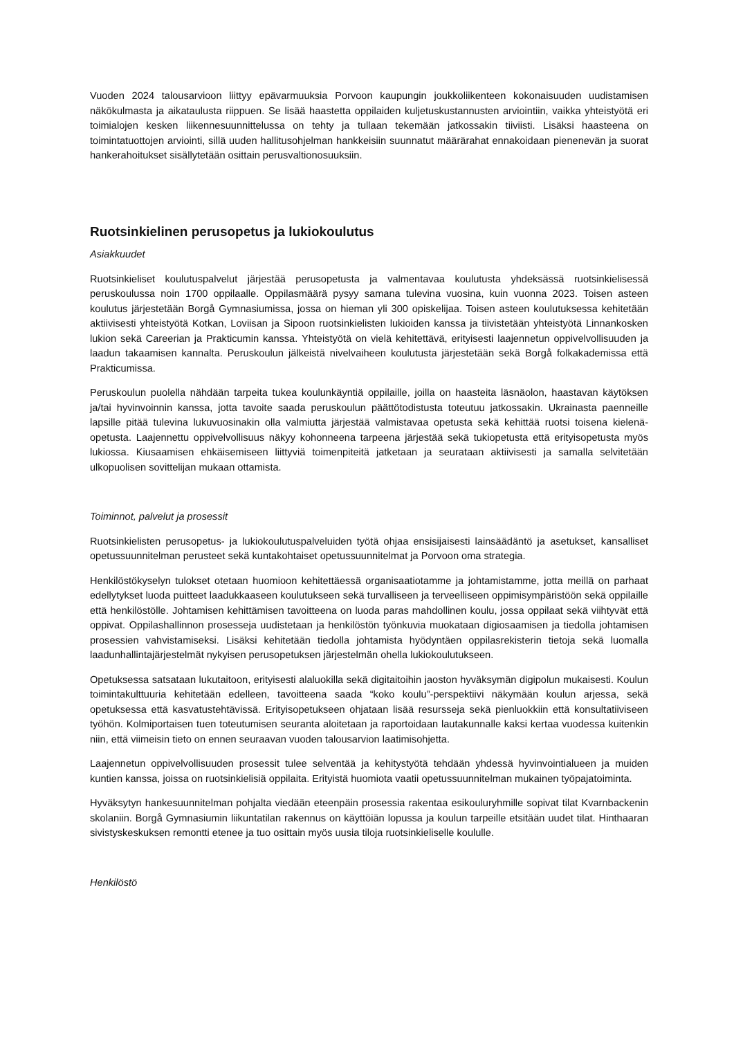Vuoden 2024 talousarvioon liittyy epävarmuuksia Porvoon kaupungin joukkoliikenteen kokonaisuuden uudistamisen näkökulmasta ja aikataulusta riippuen. Se lisää haastetta oppilaiden kuljetuskustannusten arviointiin, vaikka yhteistyötä eri toimialojen kesken liikennesuunnittelussa on tehty ja tullaan tekemään jatkossakin tiiviisti. Lisäksi haasteena on toimintatuottojen arviointi, sillä uuden hallitusohjelman hankkeisiin suunnatut määrärahat ennakoidaan pienenevän ja suorat hankerahoitukset sisällytetään osittain perusvaltionosuuksiin.
Ruotsinkielinen perusopetus ja lukiokoulutus
Asiakkuudet
Ruotsinkieliset koulutuspalvelut järjestää perusopetusta ja valmentavaa koulutusta yhdeksässä ruotsinkielisessä peruskoulussa noin 1700 oppilaalle. Oppilasmäärä pysyy samana tulevina vuosina, kuin vuonna 2023. Toisen asteen koulutus järjestetään Borgå Gymnasiumissa, jossa on hieman yli 300 opiskelijaa. Toisen asteen koulutuksessa kehitetään aktiivisesti yhteistyötä Kotkan, Loviisan ja Sipoon ruotsinkielisten lukioiden kanssa ja tiivistetään yhteistyötä Linnankosken lukion sekä Careerian ja Prakticumin kanssa. Yhteistyötä on vielä kehitettävä, erityisesti laajennetun oppivelvollisuuden ja laadun takaamisen kannalta. Peruskoulun jälkeistä nivelvaiheen koulutusta järjestetään sekä Borgå folkakademissa että Prakticumissa.
Peruskoulun puolella nähdään tarpeita tukea koulunkäyntiä oppilaille, joilla on haasteita läsnäolon, haastavan käytöksen ja/tai hyvinvoinnin kanssa, jotta tavoite saada peruskoulun päättötodistusta toteutuu jatkossakin. Ukrainasta paenneille lapsille pitää tulevina lukuvuosinakin olla valmiutta järjestää valmistavaa opetusta sekä kehittää ruotsi toisena kielenä- opetusta. Laajennettu oppivelvollisuus näkyy kohonneena tarpeena järjestää sekä tukiopetusta että erityisopetusta myös lukiossa. Kiusaamisen ehkäisemiseen liittyviä toimenpiteitä jatketaan ja seurataan aktiivisesti ja samalla selvitetään ulkopuolisen sovittelijan mukaan ottamista.
Toiminnot, palvelut ja prosessit
Ruotsinkielisten perusopetus- ja lukiokoulutuspalveluiden työtä ohjaa ensisijaisesti lainsäädäntö ja asetukset, kansalliset opetussuunnitelman perusteet sekä kuntakohtaiset opetussuunnitelmat ja Porvoon oma strategia.
Henkilöstökyselyn tulokset otetaan huomioon kehitettäessä organisaatiotamme ja johtamistamme, jotta meillä on parhaat edellytykset luoda puitteet laadukkaaseen koulutukseen sekä turvalliseen ja terveelliseen oppimisympäristöön sekä oppilaille että henkilöstölle. Johtamisen kehittämisen tavoitteena on luoda paras mahdollinen koulu, jossa oppilaat sekä viihtyvät että oppivat. Oppilashallinnon prosesseja uudistetaan ja henkilöstön työnkuvia muokataan digiosaamisen ja tiedolla johtamisen prosessien vahvistamiseksi. Lisäksi kehitetään tiedolla johtamista hyödyntäen oppilasrekisterin tietoja sekä luomalla laadunhallintajärjestelmät nykyisen perusopetuksen järjestelmän ohella lukiokoulutukseen.
Opetuksessa satsataan lukutaitoon, erityisesti alaluokilla sekä digitaitoihin jaoston hyväksymän digipolun mukaisesti. Koulun toimintakulttuuria kehitetään edelleen, tavoitteena saada “koko koulu”-perspektiivi näkymään koulun arjessa, sekä opetuksessa että kasvatustehtävissä. Erityisopetukseen ohjataan lisää resursseja sekä pienluokkiin että konsultatiiviseen työhön. Kolmiportaisen tuen toteutumisen seuranta aloitetaan ja raportoidaan lautakunnalle kaksi kertaa vuodessa kuitenkin niin, että viimeisin tieto on ennen seuraavan vuoden talousarvion laatimisohjetta.
Laajennetun oppivelvollisuuden prosessit tulee selventää ja kehitystyötä tehdään yhdessä hyvinvointialueen ja muiden kuntien kanssa, joissa on ruotsinkielisiä oppilaita. Erityistä huomiota vaatii opetussuunnitelman mukainen työpajatoiminta.
Hyväksytyn hankesuunnitelman pohjalta viedään eteenpäin prosessia rakentaa esikouluryhmille sopivat tilat Kvarnbackenin skolaniin. Borgå Gymnasiumin liikuntatilan rakennus on käyttöiän lopussa ja koulun tarpeille etsitään uudet tilat. Hinthaaran sivistyskeskuksen remontti etenee ja tuo osittain myös uusia tiloja ruotsinkieliselle koululle.
Henkilöstö